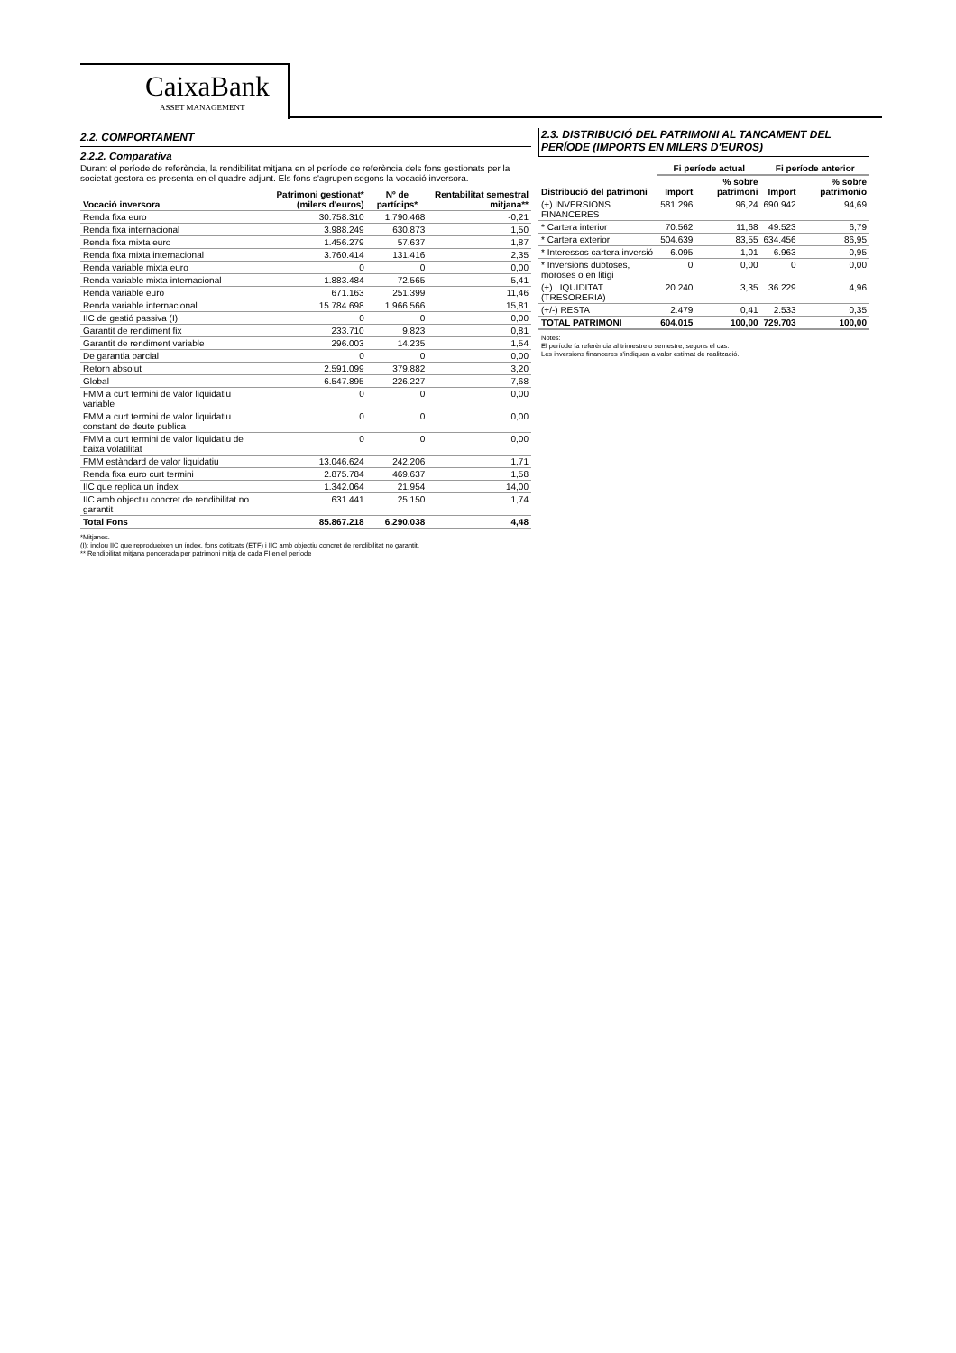CaixaBank
ASSET MANAGEMENT
2.2. COMPORTAMENT
2.2.2. Comparativa
Durant el període de referència, la rendibilitat mitjana en el període de referència dels fons gestionats per la societat gestora es presenta en el quadre adjunt. Els fons s'agrupen segons la vocació inversora.
| Vocació inversora | Patrimoni gestionat* (milers d'euros) | Nº de partícips* | Rentabilitat semestral mitjana** |
| --- | --- | --- | --- |
| Renda fixa euro | 30.758.310 | 1.790.468 | -0,21 |
| Renda fixa internacional | 3.988.249 | 630.873 | 1,50 |
| Renda fixa mixta euro | 1.456.279 | 57.637 | 1,87 |
| Renda fixa mixta internacional | 3.760.414 | 131.416 | 2,35 |
| Renda variable mixta euro | 0 | 0 | 0,00 |
| Renda variable mixta internacional | 1.883.484 | 72.565 | 5,41 |
| Renda variable euro | 671.163 | 251.399 | 11,46 |
| Renda variable internacional | 15.784.698 | 1.966.566 | 15,81 |
| IIC de gestió passiva (I) | 0 | 0 | 0,00 |
| Garantit de rendiment fix | 233.710 | 9.823 | 0,81 |
| Garantit de rendiment variable | 296.003 | 14.235 | 1,54 |
| De garantia parcial | 0 | 0 | 0,00 |
| Retorn absolut | 2.591.099 | 379.882 | 3,20 |
| Global | 6.547.895 | 226.227 | 7,68 |
| FMM a curt termini de valor liquidatiu variable | 0 | 0 | 0,00 |
| FMM a curt termini de valor liquidatiu constant de deute publica | 0 | 0 | 0,00 |
| FMM a curt termini de valor liquidatiu de baixa volatilitat | 0 | 0 | 0,00 |
| FMM estàndard de valor liquidatiu | 13.046.624 | 242.206 | 1,71 |
| Renda fixa euro curt termini | 2.875.784 | 469.637 | 1,58 |
| IIC que replica un índex | 1.342.064 | 21.954 | 14,00 |
| IIC amb objectiu concret de rendibilitat no garantit | 631.441 | 25.150 | 1,74 |
| Total Fons | 85.867.218 | 6.290.038 | 4,48 |
*Mitjanes.
(I): inclou IIC que reprodueixen un índex, fons cotitzats (ETF) i IIC amb objectiu concret de rendibilitat no garantit.
** Rendibilitat mitjana ponderada per patrimoni mitjà de cada FI en el període
2.3. DISTRIBUCIÓ DEL PATRIMONI AL TANCAMENT DEL PERÍODE (IMPORTS EN MILERS D'EUROS)
| Distribució del patrimoni | Fi període actual | | Fi període anterior | |
| --- | --- | --- | --- | --- |
| | Import | % sobre patrimoni | Import | % sobre patrimonio |
| (+) INVERSIONS FINANCERES | 581.296 | 96,24 | 690.942 | 94,69 |
| * Cartera interior | 70.562 | 11,68 | 49.523 | 6,79 |
| * Cartera exterior | 504.639 | 83,55 | 634.456 | 86,95 |
| * Interessos cartera inversió | 6.095 | 1,01 | 6.963 | 0,95 |
| * Inversions dubtoses, moroses o en litigi | 0 | 0,00 | 0 | 0,00 |
| (+) LIQUIDITAT (TRESORERIA) | 20.240 | 3,35 | 36.229 | 4,96 |
| (+/-) RESTA | 2.479 | 0,41 | 2.533 | 0,35 |
| TOTAL PATRIMONI | 604.015 | 100,00 | 729.703 | 100,00 |
Notes:
El període fa referència al trimestre o semestre, segons el cas.
Les inversions financeres s'indiquen a valor estimat de realització.